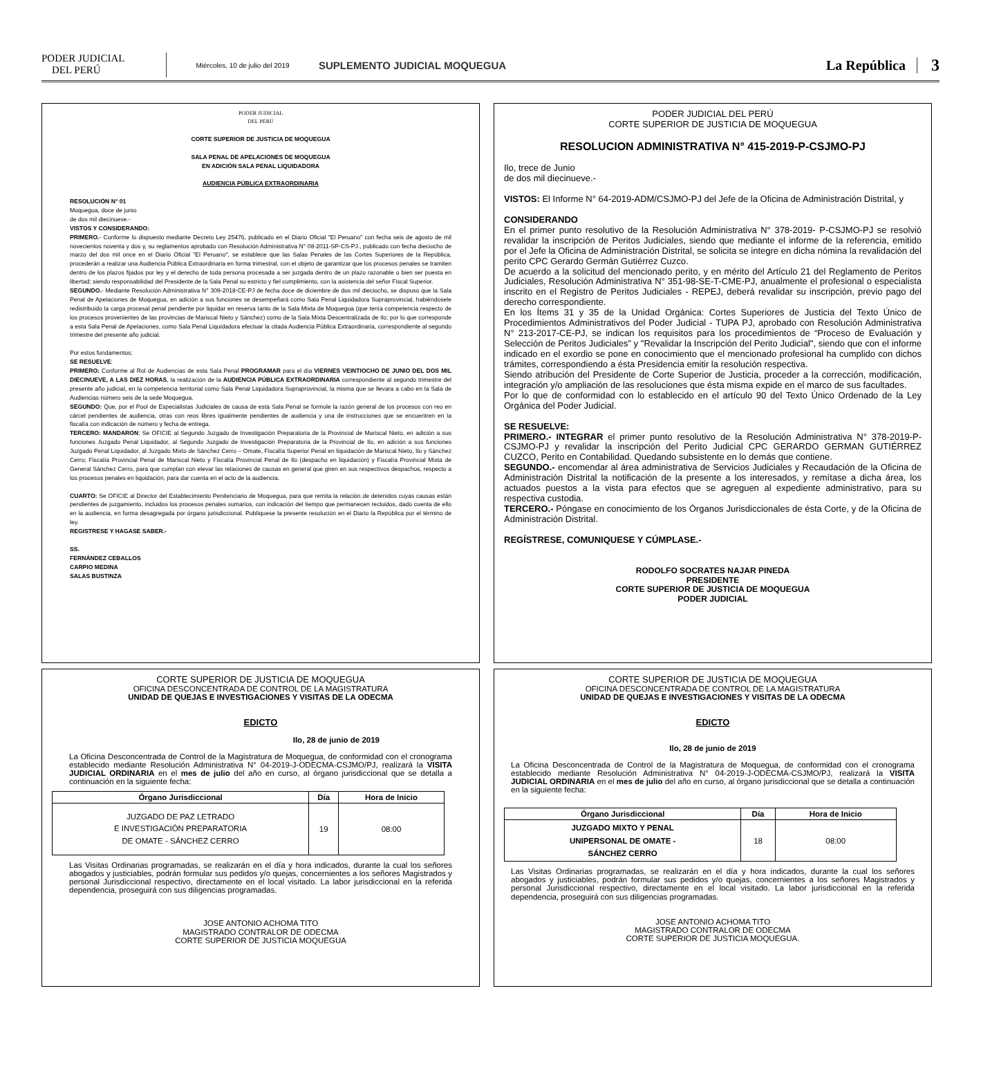PODER JUDICIAL
DEL PERÚ
Miércoles, 10 de julio del 2019
SUPLEMENTO JUDICIAL MOQUEGUA
La República
3
PODER JUDICIAL
DEL PERÚ
CORTE SUPERIOR DE JUSTICIA DE MOQUEGUA
SALA PENAL DE APELACIONES DE MOQUEGUA
EN ADICIÓN SALA PENAL LIQUIDADORA
AUDIENCIA PÚBLICA EXTRAORDINARIA
RESOLUCIÓN N° 01
Moquegua, doce de junio
de dos mil diecinueve.-
VISTOS Y CONSIDERANDO:
PRIMERO.- Conforme lo dispuesto mediante Decreto Ley 25476, publicado en el Diario Oficial "El Peruano" con fecha seis de agosto de mil novecientos noventa y dos y, su reglamentos aprobado con Resolución Administrativa N° 08-2011-SP-CS-PJ., publicado con fecha dieciocho de marzo del dos mil once en el Diario Oficial "El Peruano", se establece que las Salas Penales de las Cortes Superiores de la República, procederán a realizar una Audiencia Pública Extraordinaria en forma trimestral, con el objeto de garantizar que los procesos penales se tramiten dentro de los plazos fijados por ley y el derecho de toda persona procesada a ser juzgada dentro de un plazo razonable o bien ser puesta en libertad; siendo responsabilidad del Presidente de la Sala Penal su estricto y fiel cumplimiento, con la asistencia del señor Fiscal Superior.
SEGUNDO.- Mediante Resolución Administrativa N° 309-2018-CE-PJ de fecha doce de diciembre de dos mil dieciocho, se dispuso que la Sala Penal de Apelaciones de Moquegua, en adición a sus funciones se desempeñará como Sala Penal Liquidadora Supraprovincial, habiéndosele redistribuido la carga procesal penal pendiente por liquidar en reserva tanto de la Sala Mixta de Moquegua (que tenía competencia respecto de los procesos provenientes de las provincias de Mariscal Nieto y Sánchez) como de la Sala Mixta Descentralizada de Ilo; por lo que corresponde a esta Sala Penal de Apelaciones, como Sala Penal Liquidadora efectuar la citada Audiencia Pública Extraordinaria, correspondiente al segundo trimestre del presente año judicial.
Por estos fundamentos;
SE RESUELVE:
PRIMERO: Conforme al Rol de Audiencias de esta Sala Penal PROGRAMAR para el día VIERNES VEINTIOCHO DE JUNIO DEL DOS MIL DIECINUEVE, A LAS DIEZ HORAS, la realización de la AUDIENCIA PÚBLICA EXTRAORDINARIA correspondiente al segundo trimestre del presente año judicial, en la competencia territorial como Sala Penal Liquidadora Supraprovincial, la misma que se llevara a cabo en la Sala de Audiencias número seis de la sede Moquegua.
SEGUNDO: Que, por el Pool de Especialistas Judiciales de causa de esta Sala Penal se formule la razón general de los procesos con reo en cárcel pendientes de audiencia, otras con reos libres igualmente pendientes de audiencia y una de instrucciones que se encuentren en la fiscalía con indicación de número y fecha de entrega.
TERCERO: MANDARON; Se OFICIE al Segundo Juzgado de Investigación Preparatoria de la Provincial de Mariscal Nieto, en adición a sus funciones Juzgado Penal Liquidador, al Segundo Juzgado de Investigación Preparatoria de la Provincial de Ilo, en adición a sus funciones Juzgado Penal Liquidador, al Juzgado Mixto de Sánchez Cerro – Omate, Fiscalía Superior Penal en liquidación de Mariscal Nieto, Ilo y Sánchez Cerro; Fiscalía Provincial Penal de Mariscal Nieto y Fiscalía Provincial Penal de Ilo (despacho en liquidación) y Fiscalía Provincial Mixta de General Sánchez Cerro, para que cumplan con elevar las relaciones de causas en general que giren en sus respectivos despachos, respecto a los procesos penales en liquidación, para dar cuenta en el acto de la audiencia.
CUARTO: Se OFICIE al Director del Establecimiento Penitenciario de Moquegua, para que remita la relación de detenidos cuyas causas están pendientes de juzgamiento, incluidos los procesos penales sumarios, con indicación del tiempo que permanecen recluidos, dado cuenta de ello en la audiencia, en forma desagregada por órgano jurisdiccional. Publíquese la presente resolución en el Diario la República por el término de ley.
REGISTRESE Y HAGASE SABER.-
SS.
FERNÁNDEZ CEBALLOS
CARPIO MEDINA
SALAS BUSTINZA
PODER JUDICIAL DEL PERÚ
CORTE SUPERIOR DE JUSTICIA DE MOQUEGUA
RESOLUCION ADMINISTRATIVA N° 415-2019-P-CSJMO-PJ
Ilo, trece de Junio
de dos mil diecinueve.-
VISTOS: El Informe N° 64-2019-ADM/CSJMO-PJ del Jefe de la Oficina de Administración Distrital, y
CONSIDERANDO
En el primer punto resolutivo de la Resolución Administrativa N° 378-2019- P-CSJMO-PJ se resolvió revalidar la inscripción de Peritos Judiciales, siendo que mediante el informe de la referencia, emitido por el Jefe la Oficina de Administración Distrital, se solicita se integre en dicha nómina la revalidación del perito CPC Gerardo Germán Gutiérrez Cuzco.
De acuerdo a la solicitud del mencionado perito, y en mérito del Artículo 21 del Reglamento de Peritos Judiciales, Resolución Administrativa N° 351-98-SE-T-CME-PJ, anualmente el profesional o especialista inscrito en el Registro de Peritos Judiciales - REPEJ, deberá revalidar su inscripción, previo pago del derecho correspondiente.
En los Ítems 31 y 35 de la Unidad Orgánica: Cortes Superiores de Justicia del Texto Único de Procedimientos Administrativos del Poder Judicial - TUPA PJ, aprobado con Resolución Administrativa N° 213-2017-CE-PJ, se indican los requisitos para los procedimientos de “Proceso de Evaluación y Selección de Peritos Judiciales” y "Revalidar la Inscripción del Perito Judicial", siendo que con el informe indicado en el exordio se pone en conocimiento que el mencionado profesional ha cumplido con dichos trámites, correspondiendo a ésta Presidencia emitir la resolución respectiva.
Siendo atribución del Presidente de Corte Superior de Justicia, proceder a la corrección, modificación, integración y/o ampliación de las resoluciones que ésta misma expide en el marco de sus facultades.
Por lo que de conformidad con lo establecido en el artículo 90 del Texto Único Ordenado de la Ley Orgánica del Poder Judicial.
SE RESUELVE:
PRIMERO.- INTEGRAR el primer punto resolutivo de la Resolución Administrativa N° 378-2019-P-CSJMO-PJ y revalidar la inscripción del Perito Judicial CPC GERARDO GERMAN GUTIÉRREZ CUZCO, Perito en Contabilidad. Quedando subsistente en lo demás que contiene.
SEGUNDO.- encomendar al área administrativa de Servicios Judiciales y Recaudación de la Oficina de Administración Distrital la notificación de la presente a los interesados, y remítase a dicha área, los actuados puestos a la vista para efectos que se agreguen al expediente administrativo, para su respectiva custodia.
TERCERO.- Póngase en conocimiento de los Órganos Jurisdiccionales de ésta Corte, y de la Oficina de Administración Distrital.
REGÍSTRESE, COMUNIQUESE Y CÚMPLASE.-
RODOLFO SOCRATES NAJAR PINEDA
PRESIDENTE
CORTE SUPERIOR DE JUSTICIA DE MOQUEGUA
PODER JUDICIAL
CORTE SUPERIOR DE JUSTICIA DE MOQUEGUA
OFICINA DESCONCENTRADA DE CONTROL DE LA MAGISTRATURA
UNIDAD DE QUEJAS E INVESTIGACIONES Y VISITAS DE LA ODECMA
EDICTO
Ilo, 28 de junio de 2019
La Oficina Desconcentrada de Control de la Magistratura de Moquegua, de conformidad con el cronograma establecido mediante Resolución Administrativa N° 04-2019-J-ODECMA-CSJMO/PJ, realizará la VISITA JUDICIAL ORDINARIA en el mes de julio del año en curso, al órgano jurisdiccional que se detalla a continuación en la siguiente fecha:
| Órgano Jurisdiccional | Día | Hora de Inicio |
| --- | --- | --- |
| JUZGADO DE PAZ LETRADO E INVESTIGACIÓN PREPARATORIA DE OMATE - SÁNCHEZ CERRO | 19 | 08:00 |
Las Visitas Ordinarias programadas, se realizarán en el día y hora indicados, durante la cual los señores abogados y justiciables, podrán formular sus pedidos y/o quejas, concernientes a los señores Magistrados y personal Jurisdiccional respectivo, directamente en el local visitado. La labor jurisdiccional en la referida dependencia, proseguirá con sus diligencias programadas.
JOSE ANTONIO ACHOMA TITO
MAGISTRADO CONTRALOR DE ODECMA
CORTE SUPERIOR DE JUSTICIA MOQUEGUA
CORTE SUPERIOR DE JUSTICIA DE MOQUEGUA
OFICINA DESCONCENTRADA DE CONTROL DE LA MAGISTRATURA
UNIDAD DE QUEJAS E INVESTIGACIONES Y VISITAS DE LA ODECMA
EDICTO
Ilo, 28 de junio de 2019
La Oficina Desconcentrada de Control de la Magistratura de Moquegua, de conformidad con el cronograma establecido mediante Resolución Administrativa N° 04-2019-J-ODECMA-CSJMO/PJ, realizará la VISITA JUDICIAL ORDINARIA en el mes de julio del año en curso, al órgano jurisdiccional que se detalla a continuación en la siguiente fecha:
| Órgano Jurisdiccional | Día | Hora de Inicio |
| --- | --- | --- |
| JUZGADO MIXTO Y PENAL UNIPERSONAL DE OMATE - SÁNCHEZ CERRO | 18 | 08:00 |
Las Visitas Ordinarias programadas, se realizarán en el día y hora indicados, durante la cual los señores abogados y justiciables, podrán formular sus pedidos y/o quejas, concernientes a los señores Magistrados y personal Jurisdiccional respectivo, directamente en el local visitado. La labor jurisdiccional en la referida dependencia, proseguirá con sus diligencias programadas.
JOSE ANTONIO ACHOMA TITO
MAGISTRADO CONTRALOR DE ODECMA
CORTE SUPERIOR DE JUSTICIA MOQUEGUA.